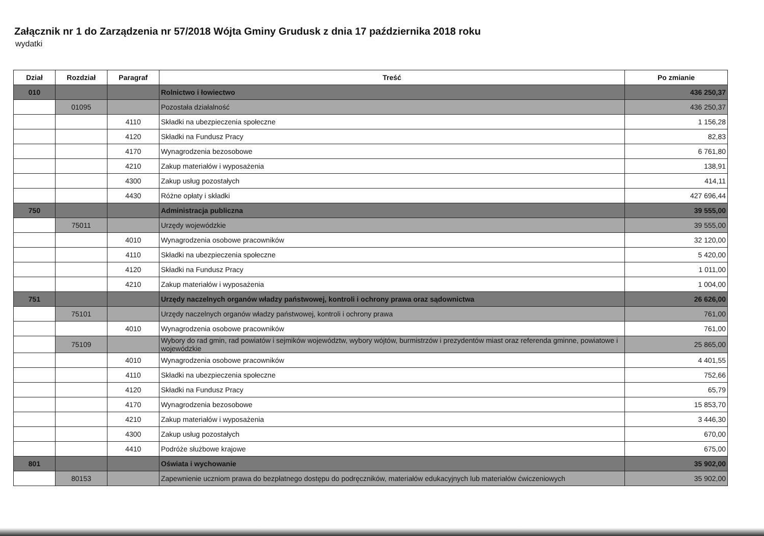Załącznik nr 1 do Zarządzenia nr 57/2018 Wójta Gminy Grudusk z dnia 17 października 2018 roku
wydatki
| Dział | Rozdział | Paragraf | Treść | Po zmianie |
| --- | --- | --- | --- | --- |
| 010 | | | Rolnictwo i łowiectwo | 436 250,37 |
| | 01095 | | Pozostała działalność | 436 250,37 |
| | | 4110 | Składki na ubezpieczenia społeczne | 1 156,28 |
| | | 4120 | Składki na Fundusz Pracy | 82,83 |
| | | 4170 | Wynagrodzenia bezosobowe | 6 761,80 |
| | | 4210 | Zakup materiałów i wyposażenia | 138,91 |
| | | 4300 | Zakup usług pozostałych | 414,11 |
| | | 4430 | Różne opłaty i składki | 427 696,44 |
| 750 | | | Administracja publiczna | 39 555,00 |
| | 75011 | | Urzędy wojewódzkie | 39 555,00 |
| | | 4010 | Wynagrodzenia osobowe pracowników | 32 120,00 |
| | | 4110 | Składki na ubezpieczenia społeczne | 5 420,00 |
| | | 4120 | Składki na Fundusz Pracy | 1 011,00 |
| | | 4210 | Zakup materiałów i wyposażenia | 1 004,00 |
| 751 | | | Urzędy naczelnych organów władzy państwowej, kontroli i ochrony prawa oraz sądownictwa | 26 626,00 |
| | 75101 | | Urzędy naczelnych organów władzy państwowej, kontroli i ochrony prawa | 761,00 |
| | | 4010 | Wynagrodzenia osobowe pracowników | 761,00 |
| | 75109 | | Wybory do rad gmin, rad powiatów i sejmików województw, wybory wójtów, burmistrzów i prezydentów miast oraz referenda gminne, powiatowe i wojewódzkie | 25 865,00 |
| | | 4010 | Wynagrodzenia osobowe pracowników | 4 401,55 |
| | | 4110 | Składki na ubezpieczenia społeczne | 752,66 |
| | | 4120 | Składki na Fundusz Pracy | 65,79 |
| | | 4170 | Wynagrodzenia bezosobowe | 15 853,70 |
| | | 4210 | Zakup materiałów i wyposażenia | 3 446,30 |
| | | 4300 | Zakup usług pozostałych | 670,00 |
| | | 4410 | Podróże służbowe krajowe | 675,00 |
| 801 | | | Oświata i wychowanie | 35 902,00 |
| | 80153 | | Zapewnienie uczniom prawa do bezpłatnego dostępu do podręczników, materiałów edukacyjnych lub materiałów ćwiczeniowych | 35 902,00 |